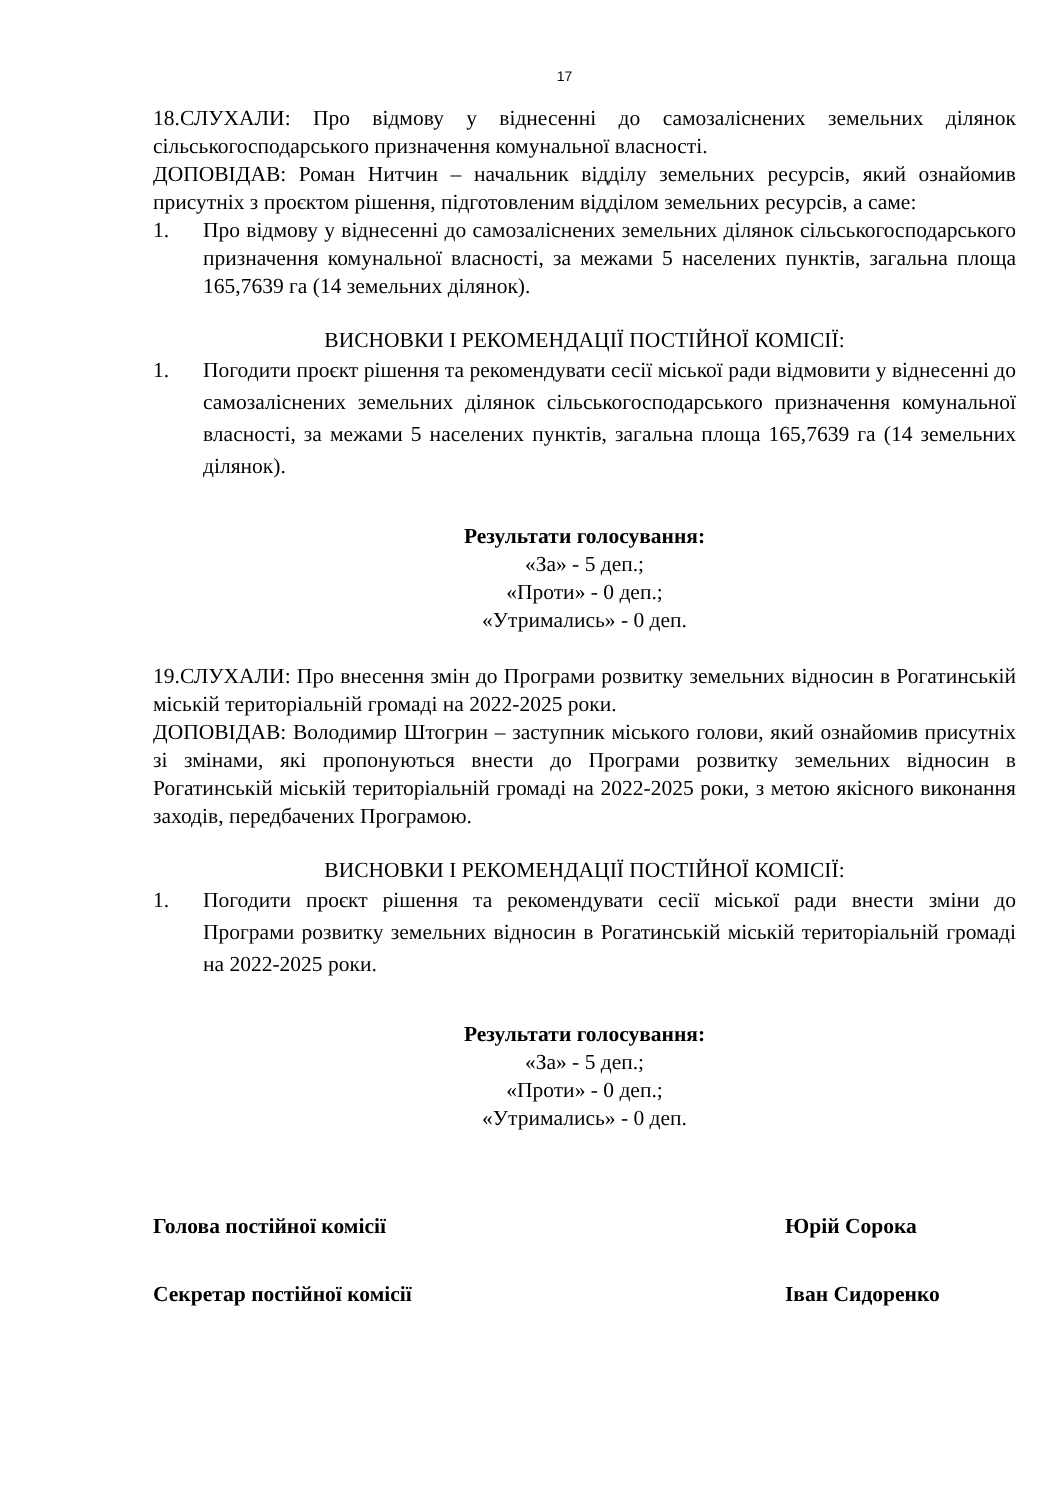17
18.СЛУХАЛИ: Про відмову у віднесенні до самозаліснених земельних ділянок сільськогосподарського призначення комунальної власності.
ДОПОВІДАВ: Роман Нитчин – начальник відділу земельних ресурсів, який ознайомив присутніх з проєктом рішення, підготовленим відділом земельних ресурсів, а саме:
1. Про відмову у віднесенні до самозаліснених земельних ділянок сільськогосподарського призначення комунальної власності, за межами 5 населених пунктів, загальна площа 165,7639 га (14 земельних ділянок).
ВИСНОВКИ І РЕКОМЕНДАЦІЇ ПОСТІЙНОЇ КОМІСІЇ:
1. Погодити проєкт рішення та рекомендувати сесії міської ради відмовити у віднесенні до самозаліснених земельних ділянок сільськогосподарського призначення комунальної власності, за межами 5 населених пунктів, загальна площа 165,7639 га (14 земельних ділянок).
Результати голосування:
«За» - 5 деп.;
«Проти» - 0 деп.;
«Утримались» - 0 деп.
19.СЛУХАЛИ: Про внесення змін до Програми розвитку земельних відносин в Рогатинській міській територіальній громаді на 2022-2025 роки.
ДОПОВІДАВ: Володимир Штогрин – заступник міського голови, який ознайомив присутніх зі змінами, які пропонуються внести до Програми розвитку земельних відносин в Рогатинській міській територіальній громаді на 2022-2025 роки, з метою якісного виконання заходів, передбачених Програмою.
ВИСНОВКИ І РЕКОМЕНДАЦІЇ ПОСТІЙНОЇ КОМІСІЇ:
1. Погодити проєкт рішення та рекомендувати сесії міської ради внести зміни до Програми розвитку земельних відносин в Рогатинській міській територіальній громаді на 2022-2025 роки.
Результати голосування:
«За» - 5 деп.;
«Проти» - 0 деп.;
«Утримались» - 0 деп.
Голова постійної комісії Юрій Сорока
Секретар постійної комісії Іван Сидоренко